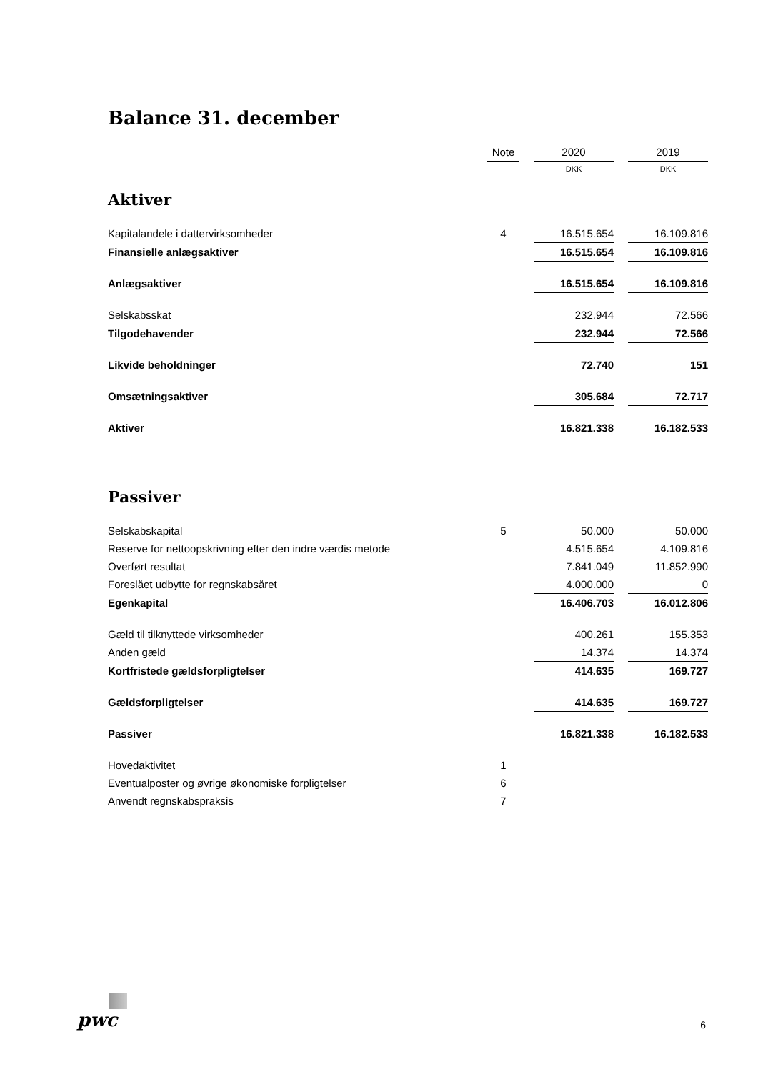Balance 31. december
| | Note | | 2020 | | 2019 |
| --- | --- | --- | --- | --- | --- |
| | | | DKK | | DKK |
| Aktiver | | | | | |
| Kapitalandele i dattervirksomheder | 4 | | 16.515.654 | | 16.109.816 |
| Finansielle anlægsaktiver | | | 16.515.654 | | 16.109.816 |
| Anlægsaktiver | | | 16.515.654 | | 16.109.816 |
| Selskabsskat | | | 232.944 | | 72.566 |
| Tilgodehavender | | | 232.944 | | 72.566 |
| Likvide beholdninger | | | 72.740 | | 151 |
| Omsætningsaktiver | | | 305.684 | | 72.717 |
| Aktiver | | | 16.821.338 | | 16.182.533 |
| Passiver | | | | | |
| Selskabskapital | 5 | | 50.000 | | 50.000 |
| Reserve for nettoopskrivning efter den indre værdis metode | | | 4.515.654 | | 4.109.816 |
| Overført resultat | | | 7.841.049 | | 11.852.990 |
| Foreslået udbytte for regnskabsåret | | | 4.000.000 | | 0 |
| Egenkapital | | | 16.406.703 | | 16.012.806 |
| Gæld til tilknyttede virksomheder | | | 400.261 | | 155.353 |
| Anden gæld | | | 14.374 | | 14.374 |
| Kortfristede gældsforpligtelser | | | 414.635 | | 169.727 |
| Gældsforpligtelser | | | 414.635 | | 169.727 |
| Passiver | | | 16.821.338 | | 16.182.533 |
| Hovedaktivitet | 1 | | | | |
| Eventualposter og øvrige økonomiske forpligtelser | 6 | | | | |
| Anvendt regnskabspraksis | 7 | | | | |
pwc
6